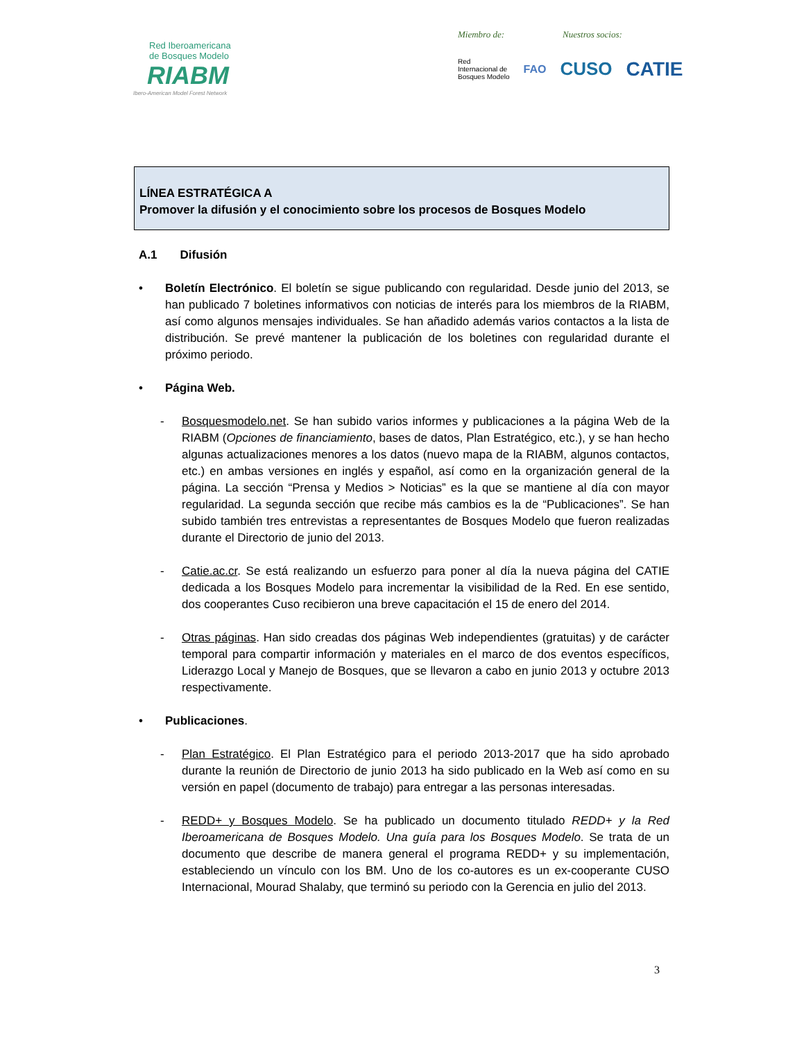Red Iberoamericana
de Bosques Modelo
RIABM
Ibero-American Model Forest Network
Miembro de: Nuestros socios:
Red
Internacional de
Bosques Modelo FAO CUSO CATIE
LÍNEA ESTRATÉGICA A
Promover la difusión y el conocimiento sobre los procesos de Bosques Modelo
A.1 Difusión
• Boletín Electrónico. El boletín se sigue publicando con regularidad. Desde junio del 2013, se han publicado 7 boletines informativos con noticias de interés para los miembros de la RIABM, así como algunos mensajes individuales. Se han añadido además varios contactos a la lista de distribución. Se prevé mantener la publicación de los boletines con regularidad durante el próximo periodo.
• Página Web.
- Bosquesmodelo.net. Se han subido varios informes y publicaciones a la página Web de la RIABM (Opciones de financiamiento, bases de datos, Plan Estratégico, etc.), y se han hecho algunas actualizaciones menores a los datos (nuevo mapa de la RIABM, algunos contactos, etc.) en ambas versiones en inglés y español, así como en la organización general de la página. La sección “Prensa y Medios > Noticias” es la que se mantiene al día con mayor regularidad. La segunda sección que recibe más cambios es la de “Publicaciones”. Se han subido también tres entrevistas a representantes de Bosques Modelo que fueron realizadas durante el Directorio de junio del 2013.
- Catie.ac.cr. Se está realizando un esfuerzo para poner al día la nueva página del CATIE dedicada a los Bosques Modelo para incrementar la visibilidad de la Red. En ese sentido, dos cooperantes Cuso recibieron una breve capacitación el 15 de enero del 2014.
- Otras páginas. Han sido creadas dos páginas Web independientes (gratuitas) y de carácter temporal para compartir información y materiales en el marco de dos eventos específicos, Liderazgo Local y Manejo de Bosques, que se llevaron a cabo en junio 2013 y octubre 2013 respectivamente.
• Publicaciones.
- Plan Estratégico. El Plan Estratégico para el periodo 2013-2017 que ha sido aprobado durante la reunión de Directorio de junio 2013 ha sido publicado en la Web así como en su versión en papel (documento de trabajo) para entregar a las personas interesadas.
- REDD+ y Bosques Modelo. Se ha publicado un documento titulado REDD+ y la Red Iberoamericana de Bosques Modelo. Una guía para los Bosques Modelo. Se trata de un documento que describe de manera general el programa REDD+ y su implementación, estableciendo un vínculo con los BM. Uno de los co-autores es un ex-cooperante CUSO Internacional, Mourad Shalaby, que terminó su periodo con la Gerencia en julio del 2013.
3